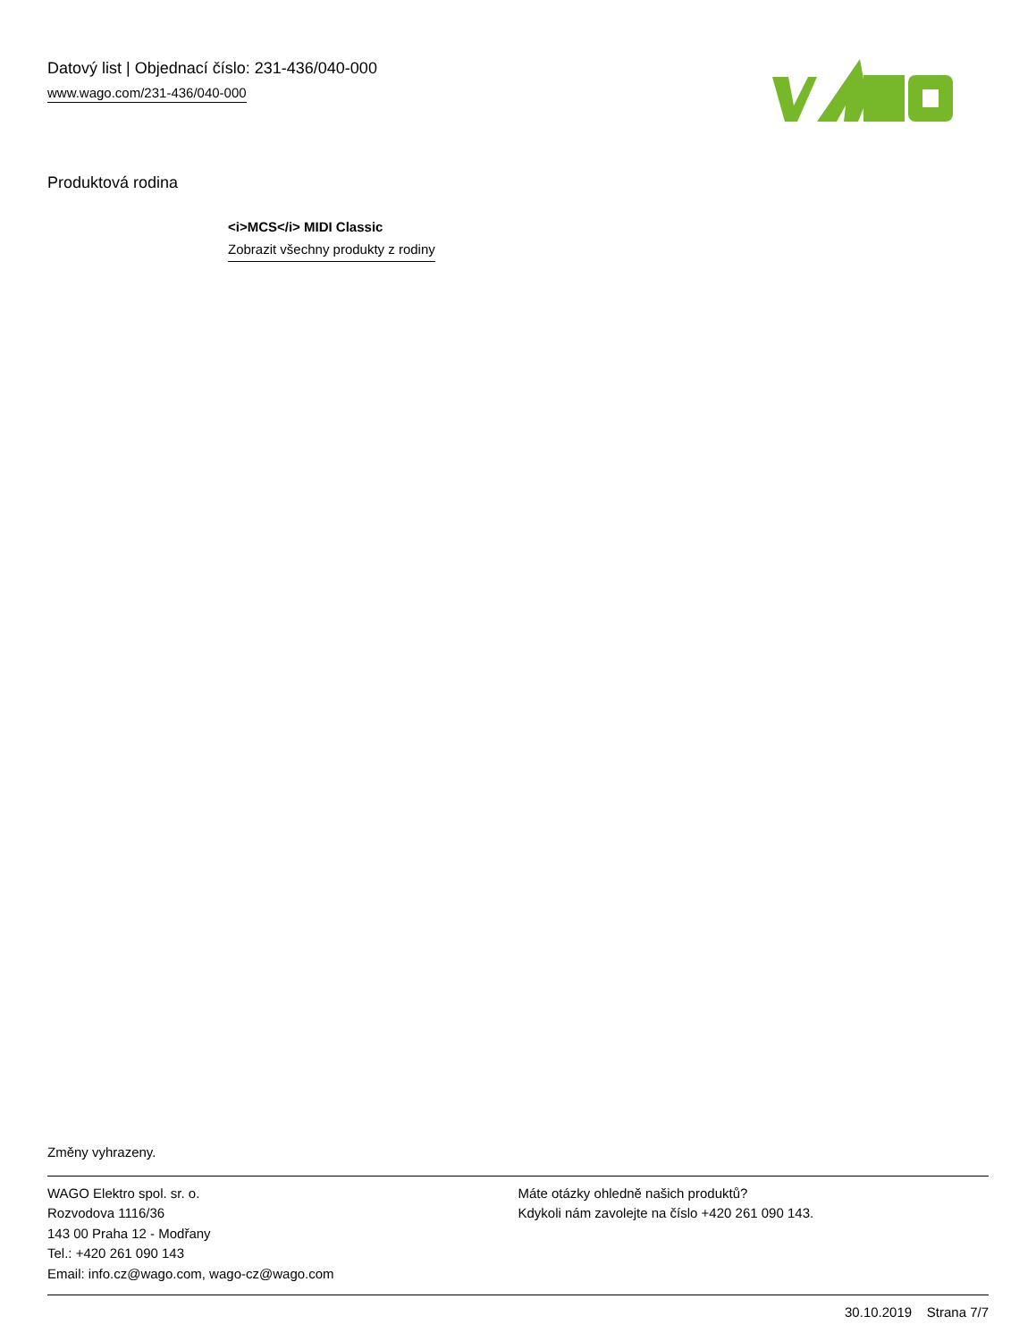Datový list | Objednací číslo: 231-436/040-000
www.wago.com/231-436/040-000
Produktová rodina
<i>MCS</i> MIDI Classic
Zobrazit všechny produkty z rodiny
Změny vyhrazeny.
WAGO Elektro spol. sr. o.
Rozvodova 1116/36
143 00 Praha 12 - Modřany
Tel.: +420 261 090 143
Email: info.cz@wago.com, wago-cz@wago.com
Máte otázky ohledně našich produktů?
Kdykoli nám zavolejte na číslo +420 261 090 143.
30.10.2019 Strana 7/7